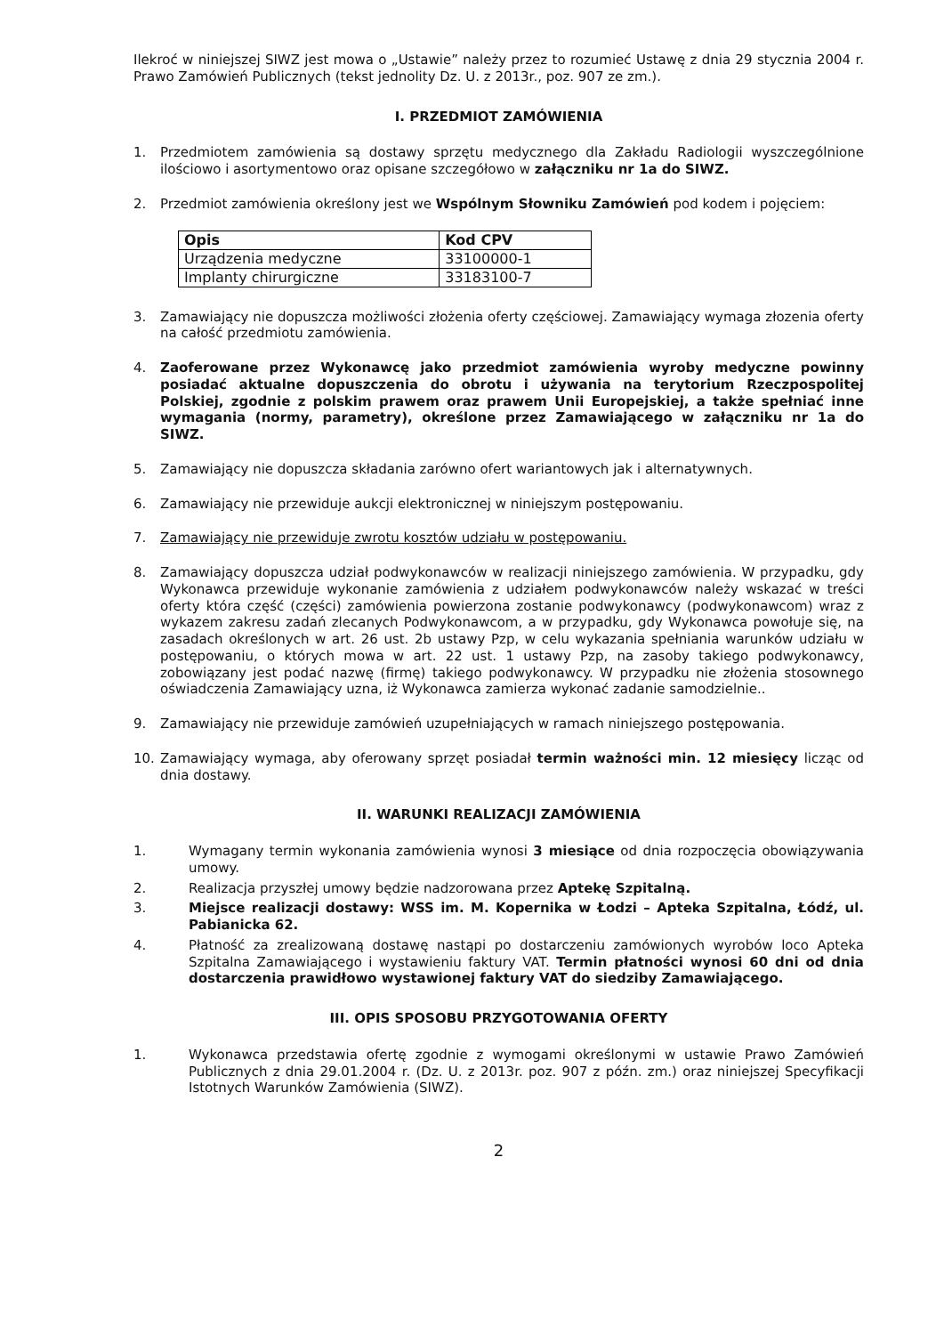Ilekroć w niniejszej SIWZ jest mowa o „Ustawie” należy przez to rozumieć Ustawę z dnia 29 stycznia 2004 r. Prawo Zamówień Publicznych (tekst jednolity Dz. U. z 2013r., poz. 907 ze zm.).
I. PRZEDMIOT ZAMÓWIENIA
1. Przedmiotem zamówienia są dostawy sprzętu medycznego dla Zakładu Radiologii wyszczególnione ilościowo i asortymentowo oraz opisane szczegółowo w załączniku nr 1a do SIWZ.
2. Przedmiot zamówienia określony jest we Wspólnym Słowniku Zamówień pod kodem i pojęciem:
| Opis | Kod CPV |
| --- | --- |
| Urządzenia medyczne | 33100000-1 |
| Implanty chirurgiczne | 33183100-7 |
3. Zamawiający nie dopuszcza możliwości złożenia oferty częściowej. Zamawiający wymaga złozenia oferty na całość przedmiotu zamówienia.
4. Zaoferowane przez Wykonawcę jako przedmiot zamówienia wyroby medyczne powinny posiadać aktualne dopuszczenia do obrotu i używania na terytorium Rzeczpospolitej Polskiej, zgodnie z polskim prawem oraz prawem Unii Europejskiej, a także spełniać inne wymagania (normy, parametry), określone przez Zamawiającego w załączniku nr 1a do SIWZ.
5. Zamawiający nie dopuszcza składania zarówno ofert wariantowych jak i alternatywnych.
6. Zamawiający nie przewiduje aukcji elektronicznej w niniejszym postępowaniu.
7. Zamawiający nie przewiduje zwrotu kosztów udziału w postępowaniu.
8. Zamawiający dopuszcza udział podwykonawców w realizacji niniejszego zamówienia. W przypadku, gdy Wykonawca przewiduje wykonanie zamówienia z udziałem podwykonawców należy wskazać w treści oferty która część (części) zamówienia powierzona zostanie podwykonawcy (podwykonawcom) wraz z wykazem zakresu zadań zlecanych Podwykonawcom, a w przypadku, gdy Wykonawca powołuje się, na zasadach określonych w art. 26 ust. 2b ustawy Pzp, w celu wykazania spełniania warunków udziału w postępowaniu, o których mowa w art. 22 ust. 1 ustawy Pzp, na zasoby takiego podwykonawcy, zobowiązany jest podać nazwę (firmę) takiego podwykonawcy. W przypadku nie złożenia stosownego oświadczenia Zamawiający uzna, iż Wykonawca zamierza wykonać zadanie samodzielnie..
9. Zamawiający nie przewiduje zamówień uzupełniających w ramach niniejszego postępowania.
10. Zamawiający wymaga, aby oferowany sprzęt posiadał termin ważności min. 12 miesięcy licząc od dnia dostawy.
II. WARUNKI REALIZACJI ZAMÓWIENIA
1. Wymagany termin wykonania zamówienia wynosi 3 miesiące od dnia rozpoczęcia obowiązywania umowy.
2. Realizacja przyszłej umowy będzie nadzorowana przez Aptekę Szpitalną.
3. Miejsce realizacji dostawy: WSS im. M. Kopernika w Łodzi – Apteka Szpitalna, Łódź, ul. Pabianicka 62.
4. Płatność za zrealizowaną dostawę nastąpi po dostarczeniu zamówionych wyrobów loco Apteka Szpitalna Zamawiającego i wystawieniu faktury VAT. Termin płatności wynosi 60 dni od dnia dostarczenia prawidłowo wystawionej faktury VAT do siedziby Zamawiającego.
III. OPIS SPOSOBU PRZYGOTOWANIA OFERTY
1. Wykonawca przedstawia ofertę zgodnie z wymogami określonymi w ustawie Prawo Zamówień Publicznych z dnia 29.01.2004 r. (Dz. U. z 2013r. poz. 907 z późn. zm.) oraz niniejszej Specyfikacji Istotnych Warunków Zamówienia (SIWZ).
2